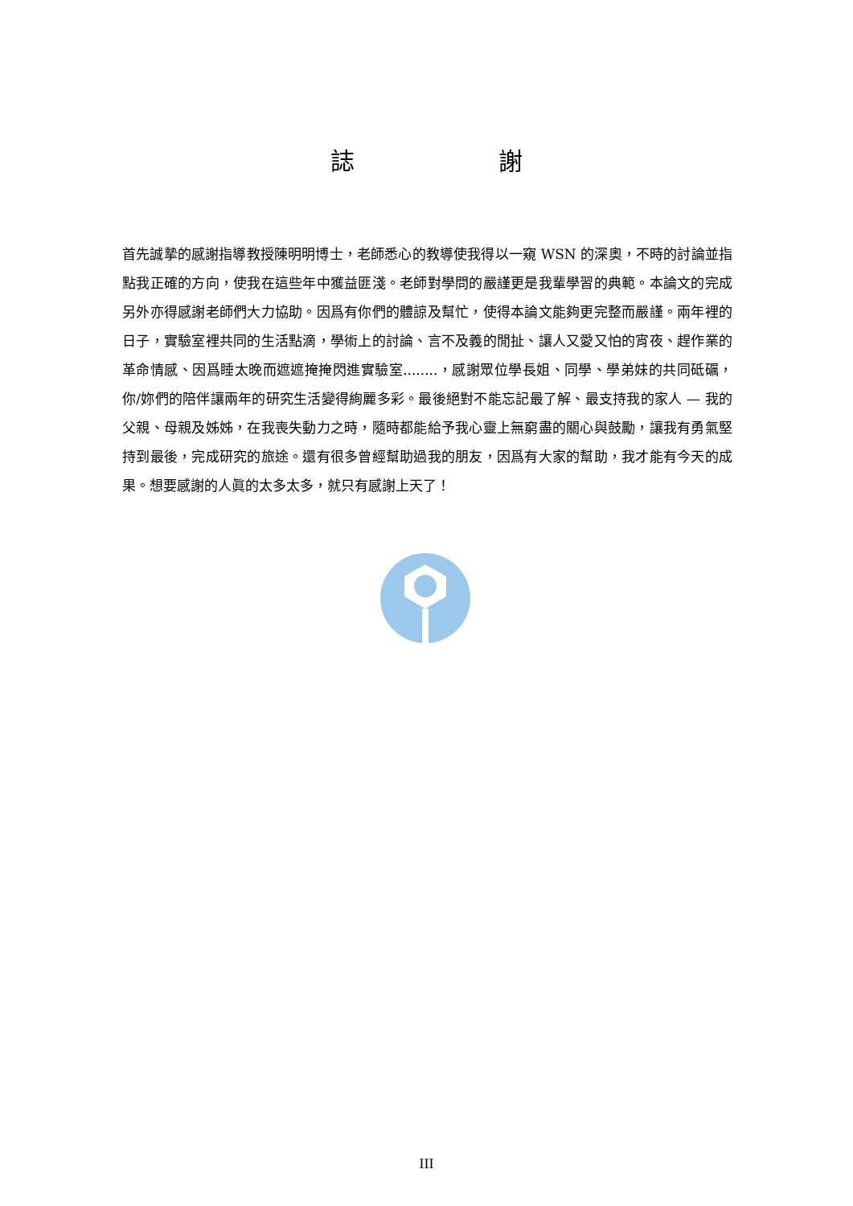誌 謝
首先誠摯的感謝指導教授陳明明博士，老師悉心的教導使我得以一窺 WSN 的深奧，不時的討論並指點我正確的方向，使我在這些年中獲益匪淺。老師對學問的嚴謹更是我輩學習的典範。本論文的完成另外亦得感謝老師們大力協助。因爲有你們的體諒及幫忙，使得本論文能夠更完整而嚴謹。兩年裡的日子，實驗室裡共同的生活點滴，學術上的討論、言不及義的閒扯、讓人又愛又怕的宵夜、趕作業的革命情感、因爲睡太晚而遮遮掩掩閃進實驗室........，感謝眾位學長姐、同學、學弟妹的共同砥礪，你/妳們的陪伴讓兩年的研究生活變得絢麗多彩。最後絕對不能忘記最了解、最支持我的家人 — 我的父親、母親及姊姊，在我喪失動力之時，隨時都能給予我心靈上無窮盡的關心與鼓勵，讓我有勇氣堅持到最後，完成研究的旅途。還有很多曾經幫助過我的朋友，因爲有大家的幫助，我才能有今天的成果。想要感謝的人眞的太多太多，就只有感謝上天了！
III